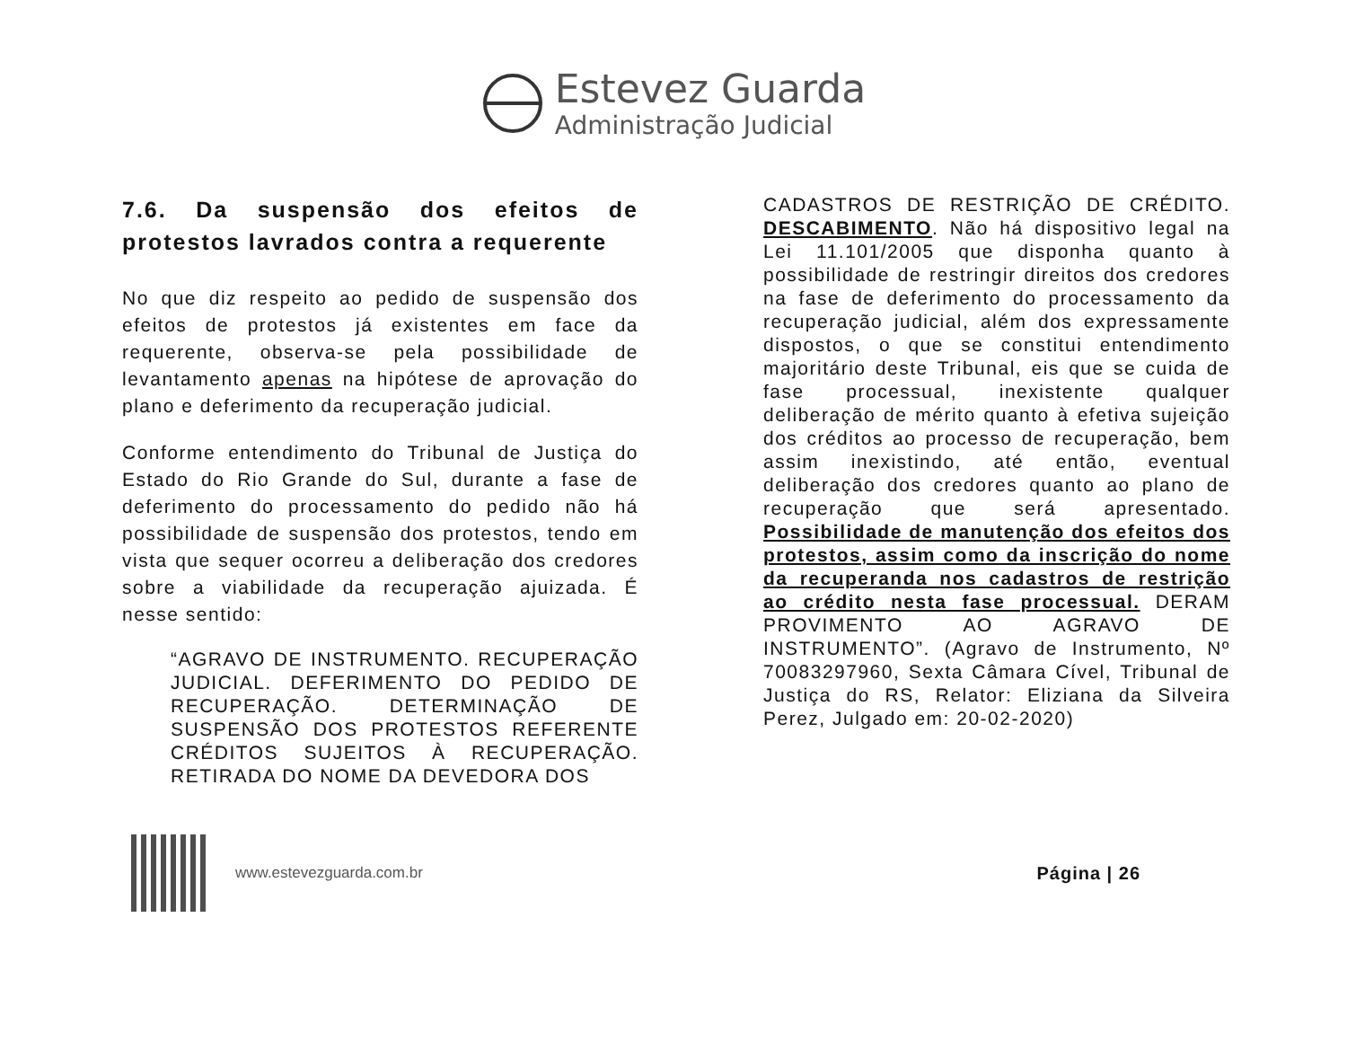Estevez Guarda
Administração Judicial
7.6. Da suspensão dos efeitos de protestos lavrados contra a requerente
No que diz respeito ao pedido de suspensão dos efeitos de protestos já existentes em face da requerente, observa-se pela possibilidade de levantamento apenas na hipótese de aprovação do plano e deferimento da recuperação judicial.
Conforme entendimento do Tribunal de Justiça do Estado do Rio Grande do Sul, durante a fase de deferimento do processamento do pedido não há possibilidade de suspensão dos protestos, tendo em vista que sequer ocorreu a deliberação dos credores sobre a viabilidade da recuperação ajuizada. É nesse sentido:
“AGRAVO DE INSTRUMENTO. RECUPERAÇÃO JUDICIAL. DEFERIMENTO DO PEDIDO DE RECUPERAÇÃO. DETERMINAÇÃO DE SUSPENSÃO DOS PROTESTOS REFERENTE CRÉDITOS SUJEITOS À RECUPERAÇÃO. RETIRADA DO NOME DA DEVEDORA DOS
CADASTROS DE RESTRIÇÃO DE CRÉDITO. DESCABIMENTO. Não há dispositivo legal na Lei 11.101/2005 que disponha quanto à possibilidade de restringir direitos dos credores na fase de deferimento do processamento da recuperação judicial, além dos expressamente dispostos, o que se constitui entendimento majoritário deste Tribunal, eis que se cuida de fase processual, inexistente qualquer deliberação de mérito quanto à efetiva sujeição dos créditos ao processo de recuperação, bem assim inexistindo, até então, eventual deliberação dos credores quanto ao plano de recuperação que será apresentado. Possibilidade de manutenção dos efeitos dos protestos, assim como da inscrição do nome da recuperanda nos cadastros de restrição ao crédito nesta fase processual. DERAM PROVIMENTO AO AGRAVO DE INSTRUMENTO”. (Agravo de Instrumento, Nº 70083297960, Sexta Câmara Cível, Tribunal de Justiça do RS, Relator: Eliziana da Silveira Perez, Julgado em: 20-02-2020)
www.estevezguarda.com.br
Página | 26